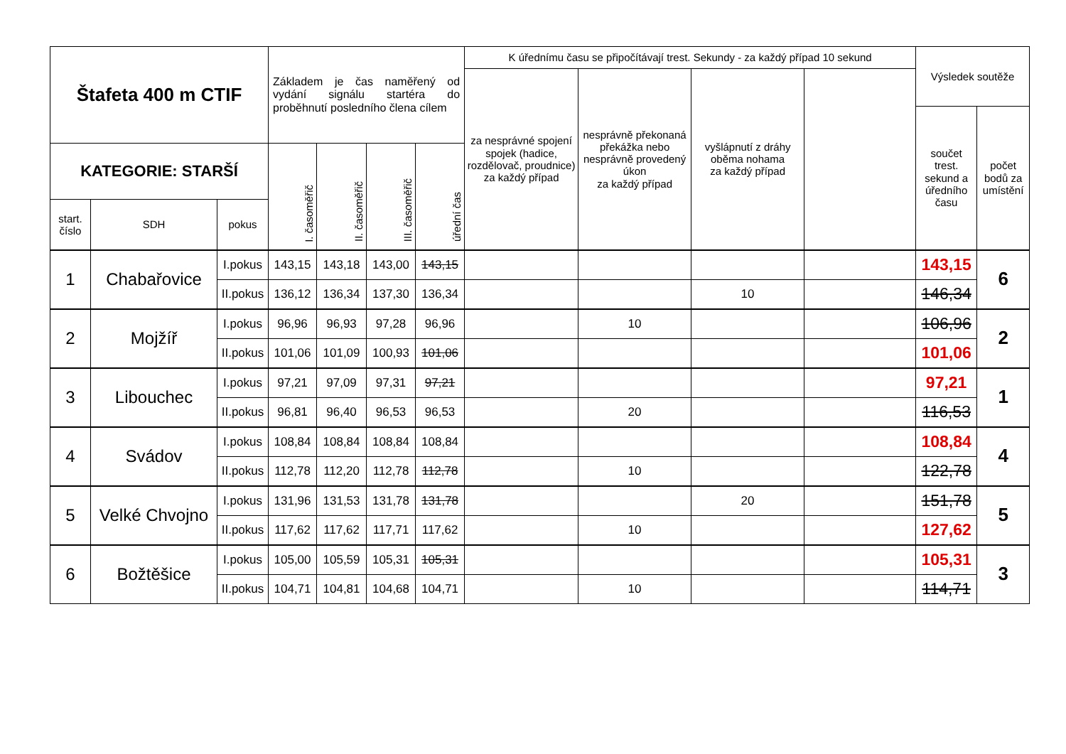| Štafeta 400 m CTIF | | | Základem je čas naměřený od vydání signálu startéra do proběhnutí posledního člena cílem | | | | K úřednímu času se připočítávají trest. Sekundy - za každý případ 10 sekund | | | | Výsledek soutěže | |
| | | | | | | | za nesprávné spojení spojek (hadice, rozdělovač, proudnice) za každý případ | nesprávně překonaná překážka nebo nesprávně provedený úkon za každý případ | vyšlápnutí z dráhy oběma nohama za každý případ | | | |
| | | | | | | | | | | | součet trest. sekund a úředního času | počet bodů za umístění |
| KATEGORIE: STARŠÍ | | | I. časoměřič | II. časoměřič | III. časoměřič | úřední čas | | | | | | |
| start. číslo | SDH | pokus | | | | | | | | | | |
| 1 | Chabařovice | I.pokus | 143,15 | 143,18 | 143,00 | 143,15 | | | | | 143,15 | 6 |
| | | II.pokus | 136,12 | 136,34 | 137,30 | 136,34 | | | 10 | | 146,34 | |
| 2 | Mojžíř | I.pokus | 96,96 | 96,93 | 97,28 | 96,96 | | 10 | | | 106,96 | 2 |
| | | II.pokus | 101,06 | 101,09 | 100,93 | 101,06 | | | | | 101,06 | |
| 3 | Libouchec | I.pokus | 97,21 | 97,09 | 97,31 | 97,21 | | | | | 97,21 | 1 |
| | | II.pokus | 96,81 | 96,40 | 96,53 | 96,53 | | 20 | | | 116,53 | |
| 4 | Svádov | I.pokus | 108,84 | 108,84 | 108,84 | 108,84 | | | | | 108,84 | 4 |
| | | II.pokus | 112,78 | 112,20 | 112,78 | 112,78 | | 10 | | | 122,78 | |
| 5 | Velké Chvojno | I.pokus | 131,96 | 131,53 | 131,78 | 131,78 | | | 20 | | 151,78 | 5 |
| | | II.pokus | 117,62 | 117,62 | 117,71 | 117,62 | | 10 | | | 127,62 | |
| 6 | Božtěšice | I.pokus | 105,00 | 105,59 | 105,31 | 105,31 | | | | | 105,31 | 3 |
| | | II.pokus | 104,71 | 104,81 | 104,68 | 104,71 | | 10 | | | 114,71 | |